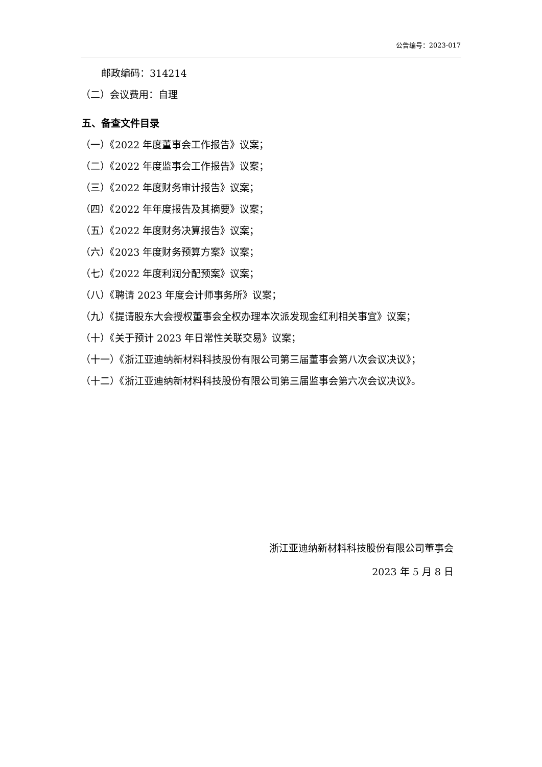公告编号：2023-017
邮政编码：314214
（二）会议费用：自理
五、备查文件目录
（一）《2022 年度董事会工作报告》议案；
（二）《2022 年度监事会工作报告》议案；
（三）《2022 年度财务审计报告》议案；
（四）《2022 年年度报告及其摘要》议案；
（五）《2022 年度财务决算报告》议案；
（六）《2023 年度财务预算方案》议案；
（七）《2022 年度利润分配预案》议案；
（八）《聘请 2023 年度会计师事务所》议案；
（九）《提请股东大会授权董事会全权办理本次派发现金红利相关事宜》议案；
（十）《关于预计 2023 年日常性关联交易》议案；
（十一）《浙江亚迪纳新材料科技股份有限公司第三届董事会第八次会议决议》；
（十二）《浙江亚迪纳新材料科技股份有限公司第三届监事会第六次会议决议》。
浙江亚迪纳新材料科技股份有限公司董事会
2023 年 5 月 8 日